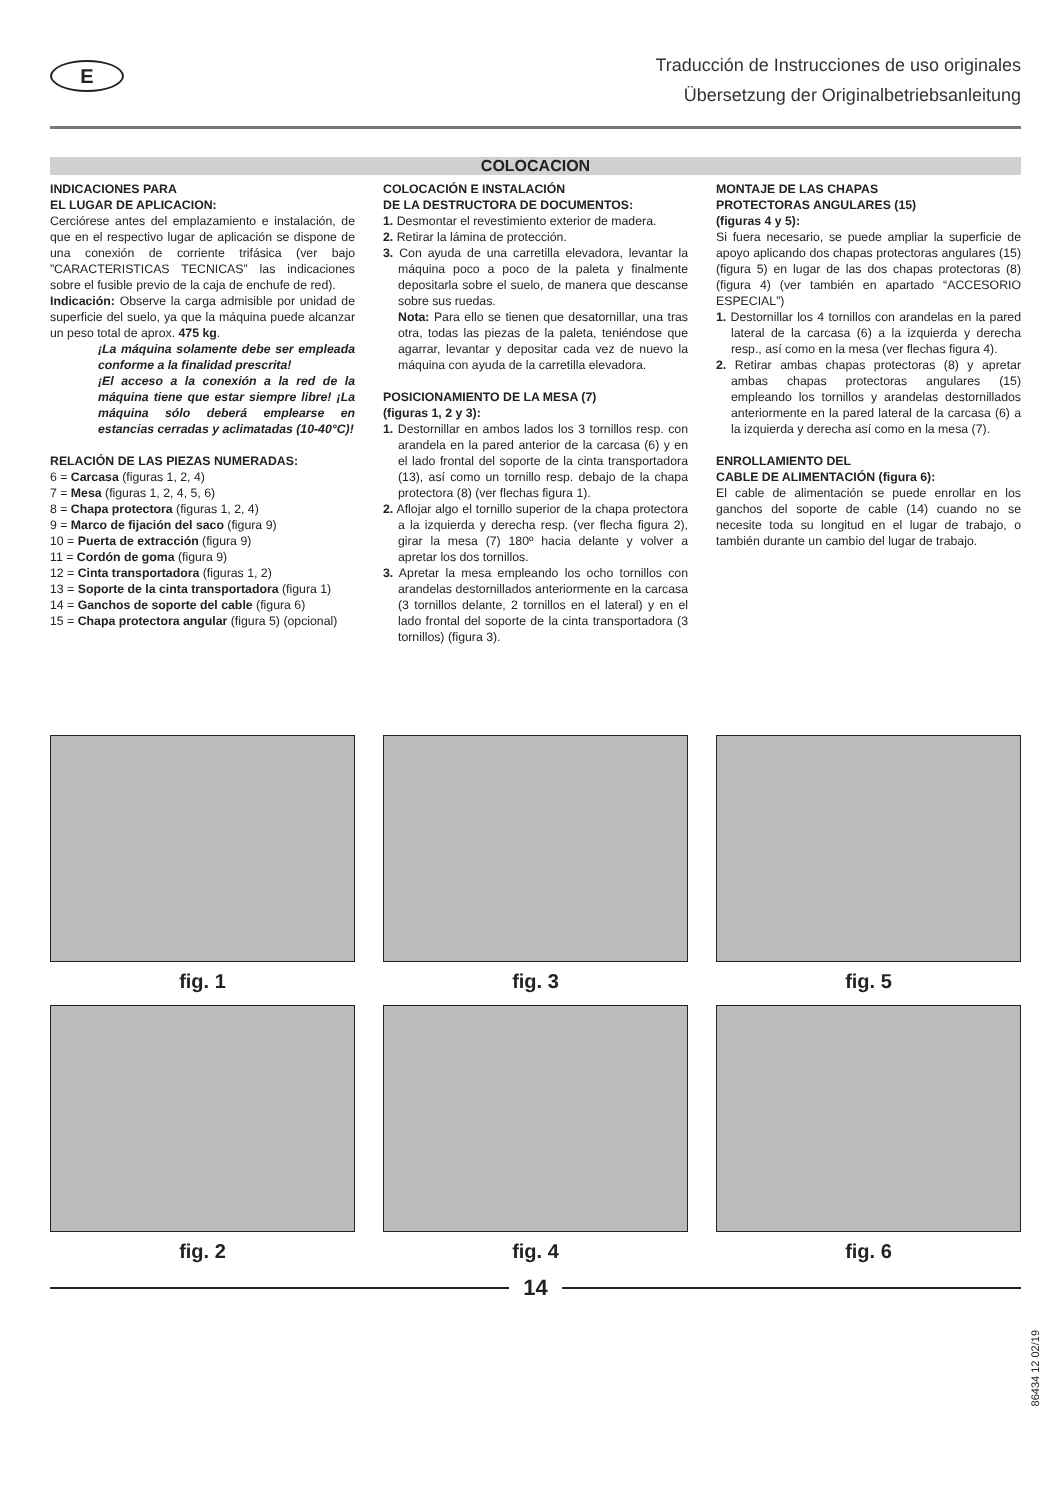E
Traducción de Instrucciones de uso originales
Übersetzung der Originalbetriebsanleitung
COLOCACION
INDICACIONES PARA
EL LUGAR DE APLICACION:
Cerciórese antes del emplazamiento e instalación, de que en el respectivo lugar de aplicación se dispone de una conexión de corriente trifásica (ver bajo ”CARACTERISTICAS TECNICAS” las indicaciones sobre el fusible previo de la caja de enchufe de red).
Indicación: Observe la carga admisible por unidad de superficie del suelo, ya que la máquina puede alcanzar un peso total de aprox. 475 kg.
¡La máquina solamente debe ser empleada conforme a la finalidad prescrita!
¡El acceso a la conexión a la red de la máquina tiene que estar siempre libre! ¡La máquina sólo deberá emplearse en estancias cerradas y aclimatadas (10-40°C)!
RELACIÓN DE LAS PIEZAS NUMERADAS:
6 = Carcasa (figuras 1, 2, 4)
7 = Mesa (figuras 1, 2, 4, 5, 6)
8 = Chapa protectora (figuras 1, 2, 4)
9 = Marco de fijación del saco (figura 9)
10 = Puerta de extracción (figura 9)
11 = Cordón de goma (figura 9)
12 = Cinta transportadora (figuras 1, 2)
13 = Soporte de la cinta transportadora (figura 1)
14 = Ganchos de soporte del cable (figura 6)
15 = Chapa protectora angular (figura 5) (opcional)
COLOCACIÓN E INSTALACIÓN
DE LA DESTRUCTORA DE DOCUMENTOS:
1. Desmontar el revestimiento exterior de madera.
2. Retirar la lámina de protección.
3. Con ayuda de una carretilla elevadora, levantar la máquina poco a poco de la paleta y finalmente depositarla sobre el suelo, de manera que descanse sobre sus ruedas.
Nota: Para ello se tienen que desatornillar, una tras otra, todas las piezas de la paleta, teniéndose que agarrar, levantar y depositar cada vez de nuevo la máquina con ayuda de la carretilla elevadora.
POSICIONAMIENTO DE LA MESA (7)
(figuras 1, 2 y 3):
1. Destornillar en ambos lados los 3 tornillos resp. con arandela en la pared anterior de la carcasa (6) y en el lado frontal del soporte de la cinta transportadora (13), así como un tornillo resp. debajo de la chapa protectora (8) (ver flechas figura 1).
2. Aflojar algo el tornillo superior de la chapa protectora a la izquierda y derecha resp. (ver flecha figura 2), girar la mesa (7) 180º hacia delante y volver a apretar los dos tornillos.
3. Apretar la mesa empleando los ocho tornillos con arandelas destornillados anteriormente en la carcasa (3 tornillos delante, 2 tornillos en el lateral) y en el lado frontal del soporte de la cinta transportadora (3 tornillos) (figura 3).
MONTAJE DE LAS CHAPAS
PROTECTORAS ANGULARES (15)
(figuras 4 y 5):
Si fuera necesario, se puede ampliar la superficie de apoyo aplicando dos chapas protectoras angulares (15) (figura 5) en lugar de las dos chapas protectoras (8) (figura 4) (ver también en apartado “ACCESORIO ESPECIAL”)
1. Destornillar los 4 tornillos con arandelas en la pared lateral de la carcasa (6) a la izquierda y derecha resp., así como en la mesa (ver flechas figura 4).
2. Retirar ambas chapas protectoras (8) y apretar ambas chapas protectoras angulares (15) empleando los tornillos y arandelas destornillados anteriormente en la pared lateral de la carcasa (6) a la izquierda y derecha así como en la mesa (7).
ENROLLAMIENTO DEL
CABLE DE ALIMENTACIÓN (figura 6):
El cable de alimentación se puede enrollar en los ganchos del soporte de cable (14) cuando no se necesite toda su longitud en el lugar de trabajo, o también durante un cambio del lugar de trabajo.
fig. 1
fig. 3
fig. 5
fig. 2
fig. 4
fig. 6
14
86434 12 02/19